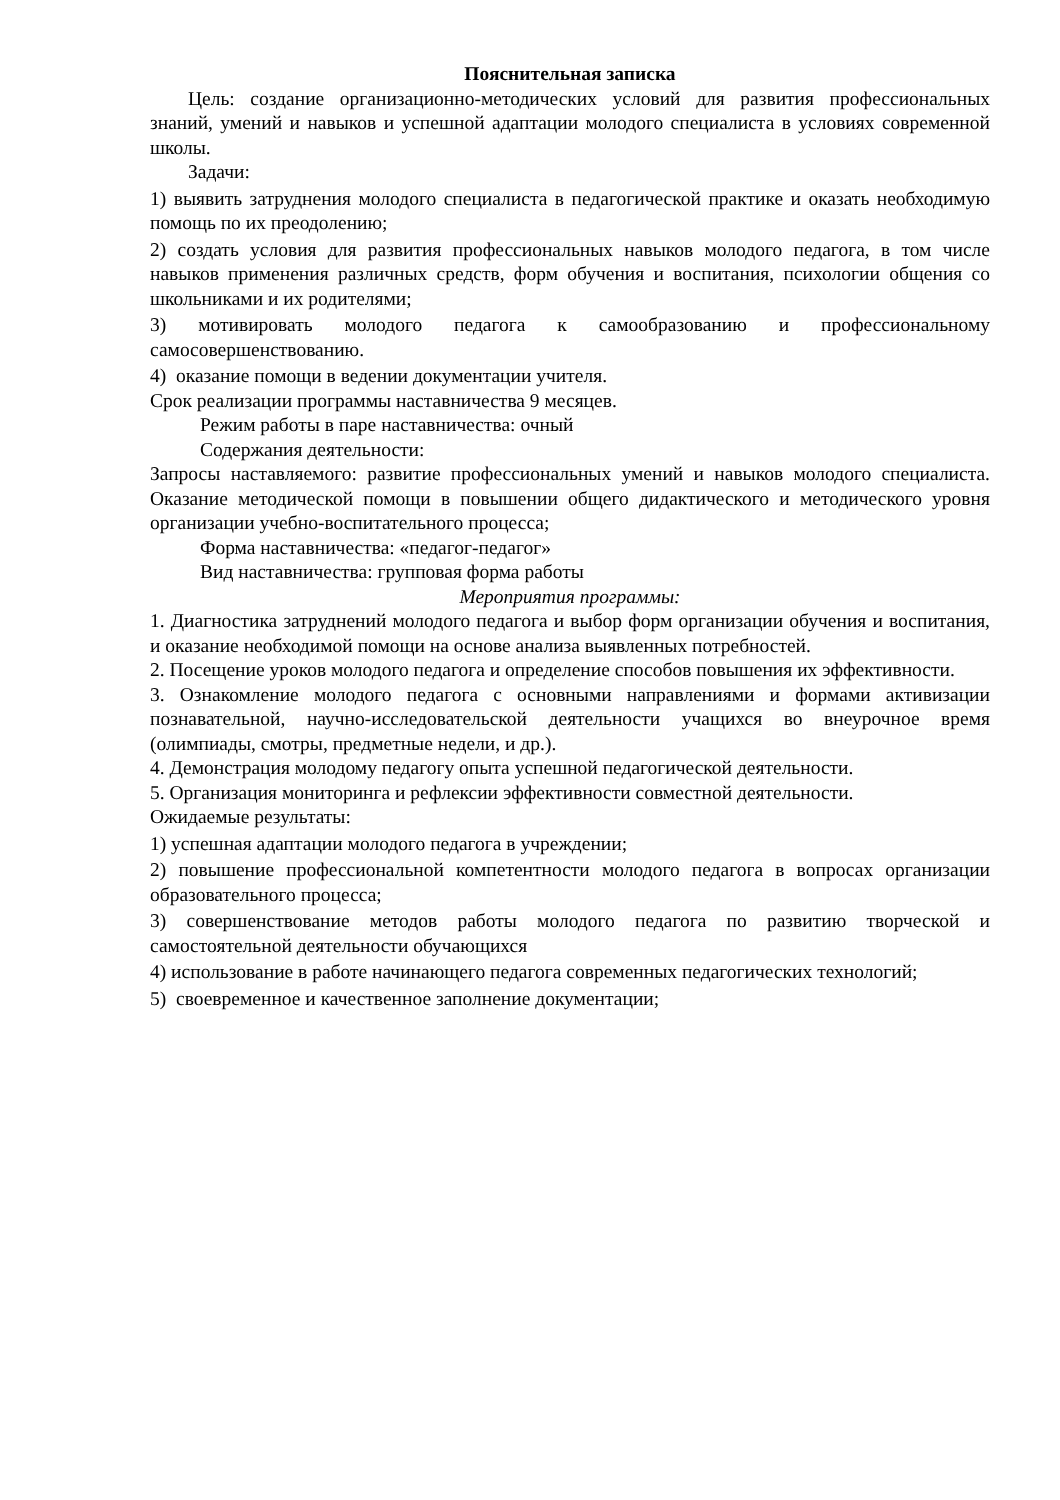Пояснительная записка
Цель: создание организационно-методических условий для развития профессиональных знаний, умений и навыков и успешной адаптации молодого специалиста в условиях современной школы.
Задачи:
1) выявить затруднения молодого специалиста в педагогической практике и оказать необходимую помощь по их преодолению;
2) создать условия для развития профессиональных навыков молодого педагога, в том числе навыков применения различных средств, форм обучения и воспитания, психологии общения со школьниками и их родителями;
3) мотивировать молодого педагога к самообразованию и профессиональному самосовершенствованию.
4) оказание помощи в ведении документации учителя.
Срок реализации программы наставничества 9 месяцев.
Режим работы в паре наставничества: очный
Содержания деятельности:
Запросы наставляемого: развитие профессиональных умений и навыков молодого специалиста. Оказание методической помощи в повышении общего дидактического и методического уровня организации учебно-воспитательного процесса;
Форма наставничества: «педагог-педагог»
Вид наставничества: групповая форма работы
Мероприятия программы:
1. Диагностика затруднений молодого педагога и выбор форм организации обучения и воспитания, и оказание необходимой помощи на основе анализа выявленных потребностей.
2. Посещение уроков молодого педагога и определение способов повышения их эффективности.
3. Ознакомление молодого педагога с основными направлениями и формами активизации познавательной, научно-исследовательской деятельности учащихся во внеурочное время (олимпиады, смотры, предметные недели, и др.).
4. Демонстрация молодому педагогу опыта успешной педагогической деятельности.
5. Организация мониторинга и рефлексии эффективности совместной деятельности.
Ожидаемые результаты:
1) успешная адаптации молодого педагога в учреждении;
2) повышение профессиональной компетентности молодого педагога в вопросах организации образовательного процесса;
3) совершенствование методов работы молодого педагога по развитию творческой и самостоятельной деятельности обучающихся
4) использование в работе начинающего педагога современных педагогических технологий;
5) своевременное и качественное заполнение документации;